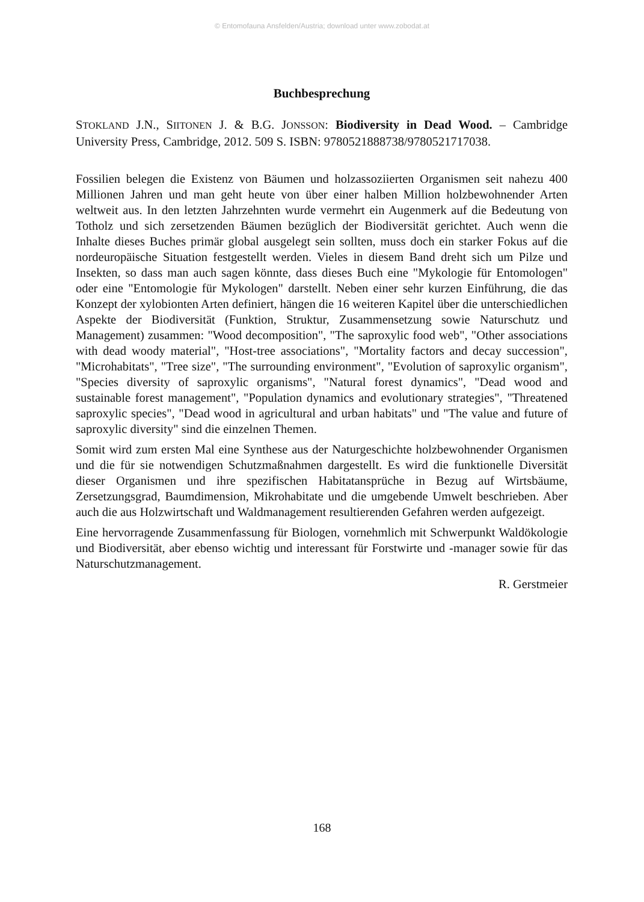© Entomofauna Ansfelden/Austria; download unter www.zobodat.at
Buchbesprechung
STOKLAND J.N., SIITONEN J. & B.G. JONSSON: Biodiversity in Dead Wood. – Cambridge University Press, Cambridge, 2012. 509 S. ISBN: 9780521888738/9780521717038.
Fossilien belegen die Existenz von Bäumen und holzassoziierten Organismen seit nahezu 400 Millionen Jahren und man geht heute von über einer halben Million holzbewohnender Arten weltweit aus. In den letzten Jahrzehnten wurde vermehrt ein Augenmerk auf die Bedeutung von Totholz und sich zersetzenden Bäumen bezüglich der Biodiversität gerichtet. Auch wenn die Inhalte dieses Buches primär global ausgelegt sein sollten, muss doch ein starker Fokus auf die nordeuropäische Situation festgestellt werden. Vieles in diesem Band dreht sich um Pilze und Insekten, so dass man auch sagen könnte, dass dieses Buch eine "Mykologie für Entomologen" oder eine "Entomologie für Mykologen" darstellt. Neben einer sehr kurzen Einführung, die das Konzept der xylobionten Arten definiert, hängen die 16 weiteren Kapitel über die unterschiedlichen Aspekte der Biodiversität (Funktion, Struktur, Zusammensetzung sowie Naturschutz und Management) zusammen: "Wood decomposition", "The saproxylic food web", "Other associations with dead woody material", "Host-tree associations", "Mortality factors and decay succession", "Microhabitats", "Tree size", "The surrounding environment", "Evolution of saproxylic organism", "Species diversity of saproxylic organisms", "Natural forest dynamics", "Dead wood and sustainable forest management", "Population dynamics and evolutionary strategies", "Threatened saproxylic species", "Dead wood in agricultural and urban habitats" und "The value and future of saproxylic diversity" sind die einzelnen Themen.
Somit wird zum ersten Mal eine Synthese aus der Naturgeschichte holzbewohnender Organismen und die für sie notwendigen Schutzmaßnahmen dargestellt. Es wird die funktionelle Diversität dieser Organismen und ihre spezifischen Habitatansprüche in Bezug auf Wirtsbäume, Zersetzungsgrad, Baumdimension, Mikrohabitate und die umgebende Umwelt beschrieben. Aber auch die aus Holzwirtschaft und Waldmanagement resultierenden Gefahren werden aufgezeigt.
Eine hervorragende Zusammenfassung für Biologen, vornehmlich mit Schwerpunkt Waldökologie und Biodiversität, aber ebenso wichtig und interessant für Forstwirte und -manager sowie für das Naturschutzmanagement.
R. Gerstmeier
168